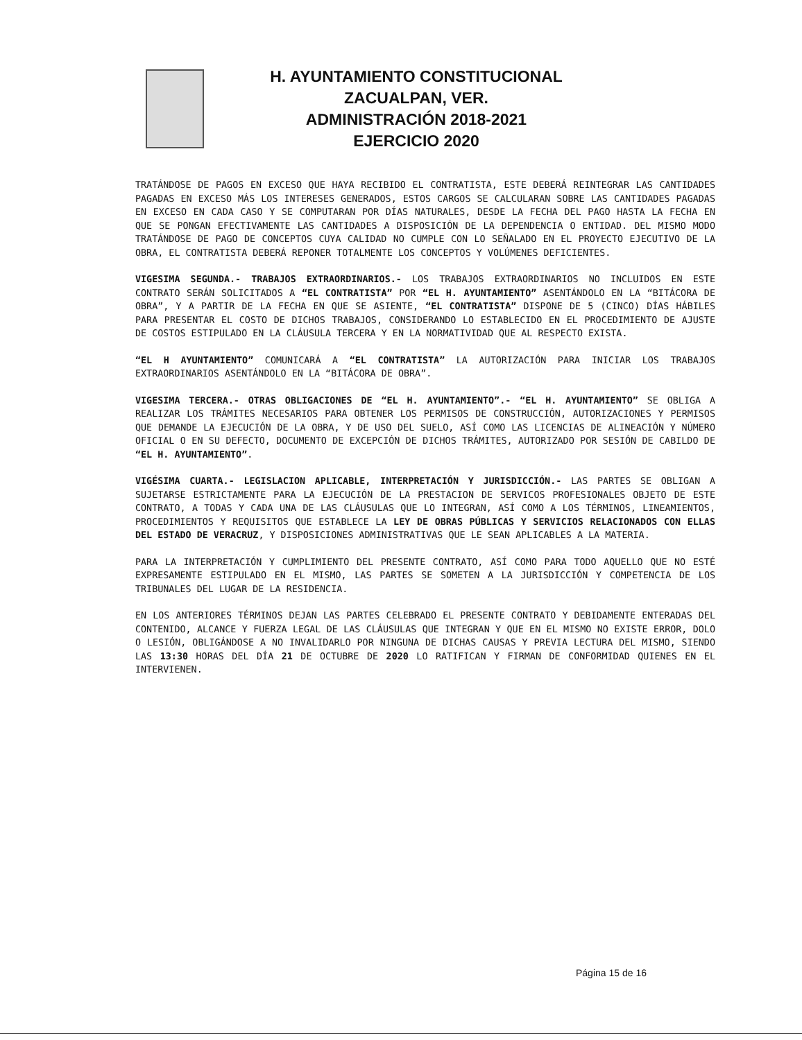H. AYUNTAMIENTO CONSTITUCIONAL
ZACUALPAN, VER.
ADMINISTRACIÓN 2018-2021
EJERCICIO 2020
TRATÁNDOSE DE PAGOS EN EXCESO QUE HAYA RECIBIDO EL CONTRATISTA, ESTE DEBERÁ REINTEGRAR LAS CANTIDADES PAGADAS EN EXCESO MÁS LOS INTERESES GENERADOS, ESTOS CARGOS SE CALCULARAN SOBRE LAS CANTIDADES PAGADAS EN EXCESO EN CADA CASO Y SE COMPUTARAN POR DÍAS NATURALES, DESDE LA FECHA DEL PAGO HASTA LA FECHA EN QUE SE PONGAN EFECTIVAMENTE LAS CANTIDADES A DISPOSICIÓN DE LA DEPENDENCIA O ENTIDAD. DEL MISMO MODO TRATÁNDOSE DE PAGO DE CONCEPTOS CUYA CALIDAD NO CUMPLE CON LO SEÑALADO EN EL PROYECTO EJECUTIVO DE LA OBRA, EL CONTRATISTA DEBERÁ REPONER TOTALMENTE LOS CONCEPTOS Y VOLÚMENES DEFICIENTES.
VIGESIMA SEGUNDA.- TRABAJOS EXTRAORDINARIOS.- LOS TRABAJOS EXTRAORDINARIOS NO INCLUIDOS EN ESTE CONTRATO SERÁN SOLICITADOS A “EL CONTRATISTA” POR “EL H. AYUNTAMIENTO” ASENTÁNDOLO EN LA “BITÁCORA DE OBRA”, Y A PARTIR DE LA FECHA EN QUE SE ASIENTE, “EL CONTRATISTA” DISPONE DE 5 (CINCO) DÍAS HÁBILES PARA PRESENTAR EL COSTO DE DICHOS TRABAJOS, CONSIDERANDO LO ESTABLECIDO EN EL PROCEDIMIENTO DE AJUSTE DE COSTOS ESTIPULADO EN LA CLÁUSULA TERCERA Y EN LA NORMATIVIDAD QUE AL RESPECTO EXISTA.
“EL H AYUNTAMIENTO” COMUNICARÁ A “EL CONTRATISTA” LA AUTORIZACIÓN PARA INICIAR LOS TRABAJOS EXTRAORDINARIOS ASENTÁNDOLO EN LA “BITÁCORA DE OBRA”.
VIGESIMA TERCERA.- OTRAS OBLIGACIONES DE “EL H. AYUNTAMIENTO”.- “EL H. AYUNTAMIENTO” SE OBLIGA A REALIZAR LOS TRÁMITES NECESARIOS PARA OBTENER LOS PERMISOS DE CONSTRUCCIÓN, AUTORIZACIONES Y PERMISOS QUE DEMANDE LA EJECUCIÓN DE LA OBRA, Y DE USO DEL SUELO, ASÍ COMO LAS LICENCIAS DE ALINEACIÓN Y NÚMERO OFICIAL O EN SU DEFECTO, DOCUMENTO DE EXCEPCIÓN DE DICHOS TRÁMITES, AUTORIZADO POR SESIÓN DE CABILDO DE “EL H. AYUNTAMIENTO”.
VIGÉSIMA CUARTA.- LEGISLACION APLICABLE, INTERPRETACIÓN Y JURISDICCIÓN.- LAS PARTES SE OBLIGAN A SUJETARSE ESTRICTAMENTE PARA LA EJECUCIÓN DE LA PRESTACION DE SERVICOS PROFESIONALES OBJETO DE ESTE CONTRATO, A TODAS Y CADA UNA DE LAS CLÁUSULAS QUE LO INTEGRAN, ASÍ COMO A LOS TÉRMINOS, LINEAMIENTOS, PROCEDIMIENTOS Y REQUISITOS QUE ESTABLECE LA LEY DE OBRAS PÚBLICAS Y SERVICIOS RELACIONADOS CON ELLAS DEL ESTADO DE VERACRUZ, Y DISPOSICIONES ADMINISTRATIVAS QUE LE SEAN APLICABLES A LA MATERIA.
PARA LA INTERPRETACIÓN Y CUMPLIMIENTO DEL PRESENTE CONTRATO, ASÍ COMO PARA TODO AQUELLO QUE NO ESTÉ EXPRESAMENTE ESTIPULADO EN EL MISMO, LAS PARTES SE SOMETEN A LA JURISDICCIÓN Y COMPETENCIA DE LOS TRIBUNALES DEL LUGAR DE LA RESIDENCIA.
EN LOS ANTERIORES TÉRMINOS DEJAN LAS PARTES CELEBRADO EL PRESENTE CONTRATO Y DEBIDAMENTE ENTERADAS DEL CONTENIDO, ALCANCE Y FUERZA LEGAL DE LAS CLÁUSULAS QUE INTEGRAN Y QUE EN EL MISMO NO EXISTE ERROR, DOLO O LESIÓN, OBLIGÁNDOSE A NO INVALIDARLO POR NINGUNA DE DICHAS CAUSAS Y PREVIA LECTURA DEL MISMO, SIENDO LAS 13:30 HORAS DEL DÍA 21 DE OCTUBRE DE 2020 LO RATIFICAN Y FIRMAN DE CONFORMIDAD QUIENES EN EL INTERVIENEN.
Página 15 de 16